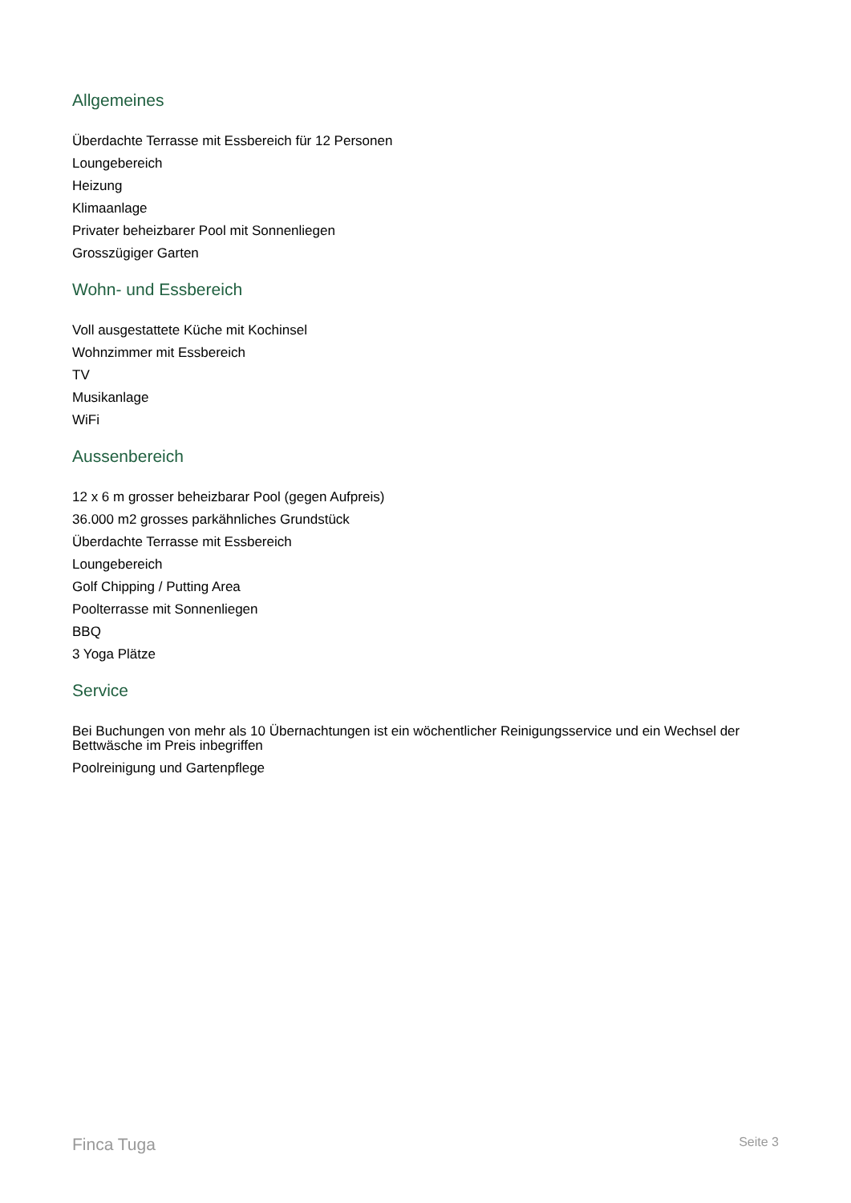Allgemeines
Überdachte Terrasse mit Essbereich für 12 Personen
Loungebereich
Heizung
Klimaanlage
Privater beheizbarer Pool mit Sonnenliegen
Grosszügiger Garten
Wohn- und Essbereich
Voll ausgestattete Küche mit Kochinsel
Wohnzimmer mit Essbereich
TV
Musikanlage
WiFi
Aussenbereich
12 x 6 m grosser beheizbarar Pool (gegen Aufpreis)
36.000 m2 grosses parkähnliches Grundstück
Überdachte Terrasse mit Essbereich
Loungebereich
Golf Chipping / Putting Area
Poolterrasse mit Sonnenliegen
BBQ
3 Yoga Plätze
Service
Bei Buchungen von mehr als 10 Übernachtungen ist ein wöchentlicher Reinigungsservice und ein Wechsel der Bettwäsche im Preis inbegriffen
Poolreinigung und Gartenpflege
Finca Tuga Seite 3